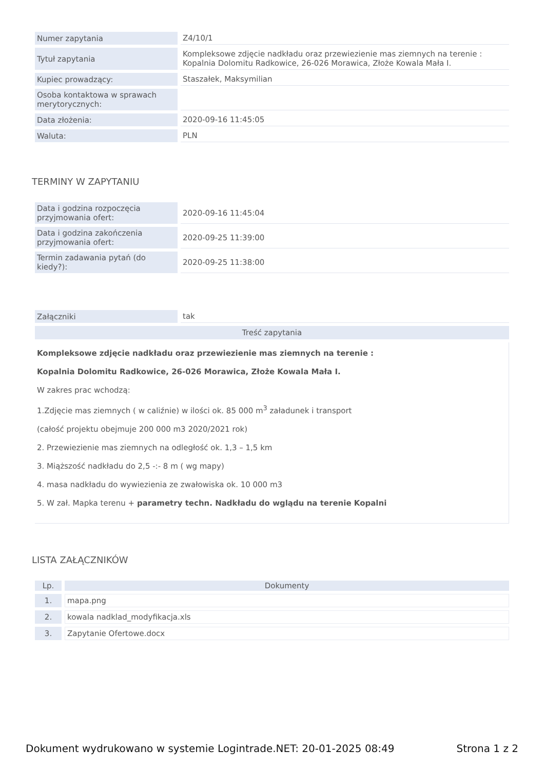| Numer zapytania | Z4/10/1 |
| Tytuł zapytania | Kompleksowe zdjęcie nadkładu oraz przewiezienie mas ziemnych na terenie : Kopalnia Dolomitu Radkowice, 26-026 Morawica, Złoże Kowala Mała I. |
| Kupiec prowadzący: | Staszałek, Maksymilian |
| Osoba kontaktowa w sprawach merytorycznych: | |
| Data złożenia: | 2020-09-16 11:45:05 |
| Waluta: | PLN |
TERMINY W ZAPYTANIU
| Data i godzina rozpoczęcia przyjmowania ofert: | 2020-09-16 11:45:04 |
| Data i godzina zakończenia przyjmowania ofert: | 2020-09-25 11:39:00 |
| Termin zadawania pytań (do kiedy?): | 2020-09-25 11:38:00 |
| Załączniki | tak |
| Treść zapytania | |
Kompleksowe zdjęcie nadkładu oraz przewiezienie mas ziemnych na terenie :
Kopalnia Dolomitu Radkowice, 26-026 Morawica, Złoże Kowala Mała I.
W zakres prac wchodzą:
1.Zdjęcie mas ziemnych ( w caliźnie) w ilości ok. 85 000 m<sup>3</sup> załadunek i transport
(całość projektu obejmuje 200 000 m3 2020/2021 rok)
2. Przewiezienie mas ziemnych na odległość ok. 1,3 – 1,5 km
3. Miąższość nadkładu do 2,5 -:- 8 m ( wg mapy)
4. masa nadkładu do wywiezienia ze zwałowiska ok. 10 000 m3
5. W zał. Mapka terenu + parametry techn. Nadkładu do wglądu na terenie Kopalni
LISTA ZAŁĄCZNIKÓW
| Lp. | Dokumenty |
| --- | --- |
| 1. | mapa.png |
| 2. | kowala nadklad_modyfikacja.xls |
| 3. | Zapytanie Ofertowe.docx |
Dokument wydrukowano w systemie Logintrade.NET: 20-01-2025 08:49 Strona 1 z 2